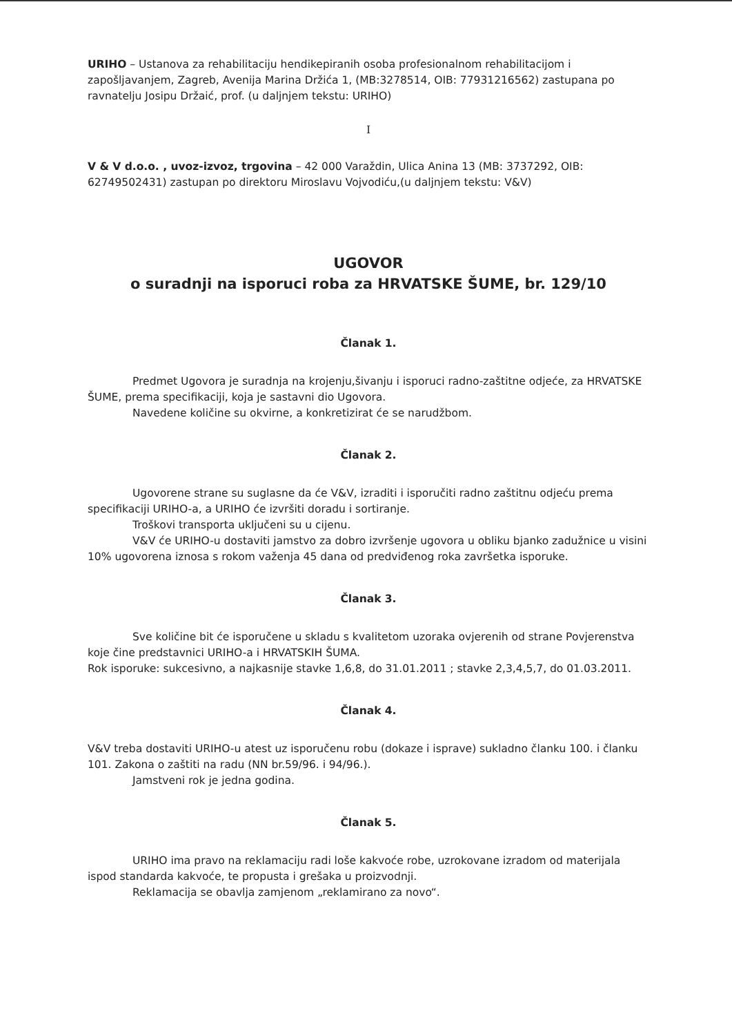URIHO – Ustanova za rehabilitaciju hendikepiranih osoba profesionalnom rehabilitacijom i zapošljavanjem, Zagreb, Avenija Marina Držića 1, (MB:3278514, OIB: 77931216562) zastupana po ravnatelju Josipu Držaić, prof. (u daljnjem tekstu: URIHO)
I
V & V d.o.o. , uvoz-izvoz, trgovina – 42 000 Varaždin, Ulica Anina 13 (MB: 3737292, OIB: 62749502431) zastupan po direktoru Miroslavu Vojvodiću,(u daljnjem tekstu: V&V)
UGOVOR
o suradnji na isporuci roba za HRVATSKE ŠUME, br. 129/10
Članak 1.
Predmet Ugovora je suradnja na krojenju,šivanju i isporuci radno-zaštitne odjeće, za HRVATSKE ŠUME, prema specifikaciji, koja je sastavni dio Ugovora.
Navedene količine su okvirne, a konkretizirat će se narudžbom.
Članak 2.
Ugovorene strane su suglasne da će V&V, izraditi i isporučiti radno zaštitnu odjeću prema specifikaciji URIHO-a, a URIHO će izvršiti doradu i sortiranje.
Troškovi transporta uključeni su u cijenu.
V&V će URIHO-u dostaviti jamstvo za dobro izvršenje ugovora u obliku bjanko zadužnice u visini 10% ugovorena iznosa s rokom važenja 45 dana od predviđenog roka završetka isporuke.
Članak 3.
Sve količine bit će isporučene u skladu s kvalitetom uzoraka ovjerenih od strane Povjerenstva koje čine predstavnici URIHO-a i HRVATSKIH ŠUMA.
Rok isporuke: sukcesivno, a najkasnije stavke 1,6,8, do 31.01.2011 ; stavke 2,3,4,5,7, do 01.03.2011.
Članak 4.
V&V treba dostaviti URIHO-u atest uz isporučenu robu (dokaze i isprave) sukladno članku 100. i članku 101. Zakona o zaštiti na radu (NN br.59/96. i 94/96.).
Jamstveni rok je jedna godina.
Članak 5.
URIHO ima pravo na reklamaciju radi loše kakvoće robe, uzrokovane izradom od materijala ispod standarda kakvoće, te propusta i grešaka u proizvodnji.
Reklamacija se obavlja zamjenom „reklamirano za novo“.